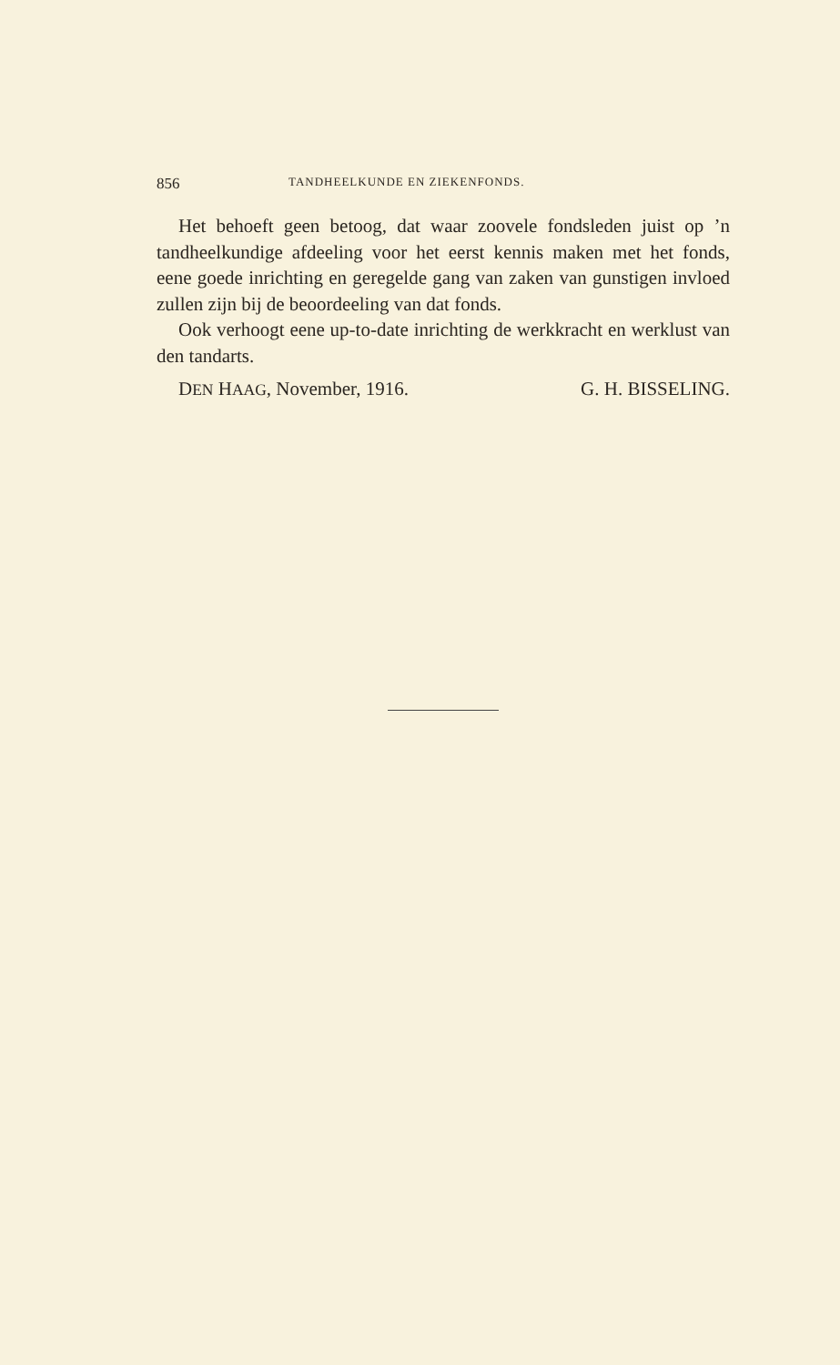856 TANDHEELKUNDE EN ZIEKENFONDS.
Het behoeft geen betoog, dat waar zoovele fondsleden juist op ’n tandheelkundige afdeeling voor het eerst kennis maken met het fonds, eene goede inrichting en geregelde gang van zaken van gunstigen invloed zullen zijn bij de beoordeeling van dat fonds.
Ook verhoogt eene up-to-date inrichting de werkkracht en werklust van den tandarts.
DEN HAAG, November, 1916. G. H. BISSELING.